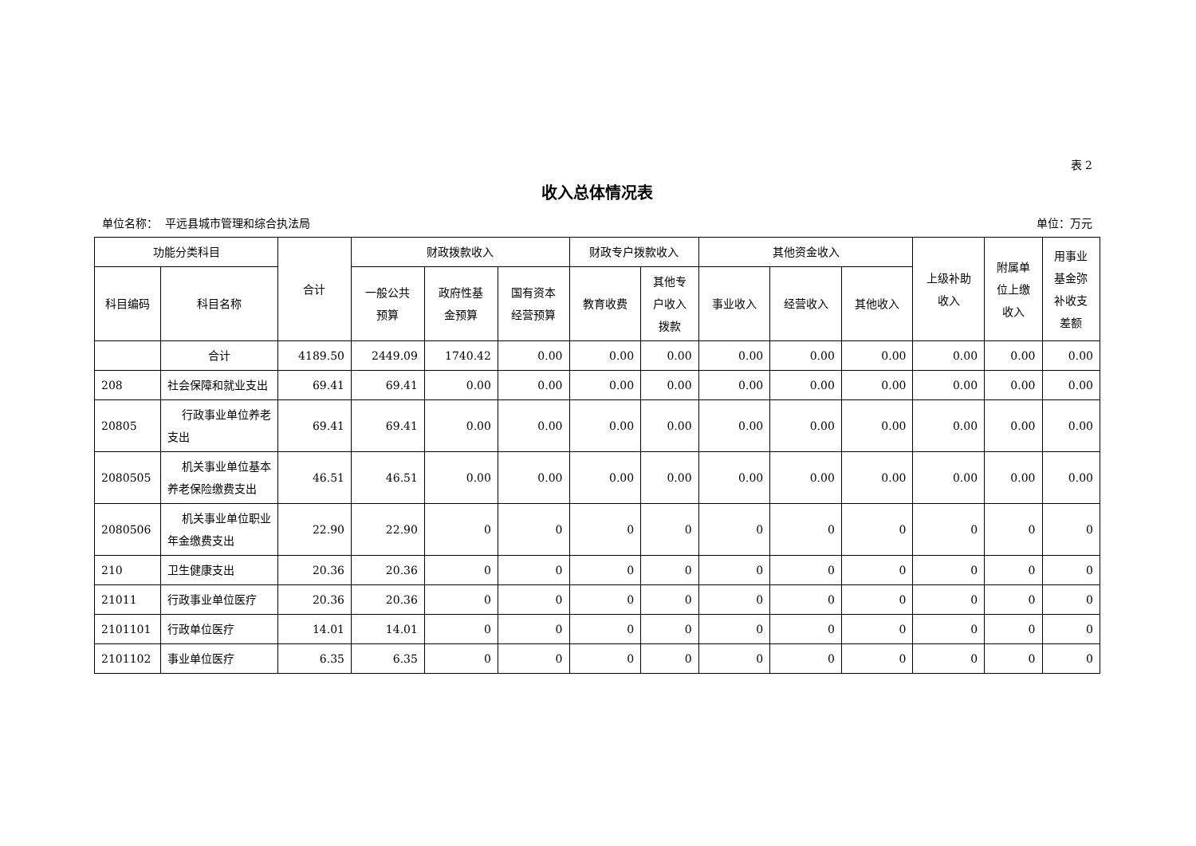表 2
收入总体情况表
单位名称： 平远县城市管理和综合执法局 单位：万元
| 功能分类科目 | | 合计 | 财政拨款收入 | | | 财政专户拨款收入 | | 其他资金收入 | | | 上级补助 收入 | 附属单 位上缴 收入 | 用事业 基金弥 补收支 差额 |
| --- | --- | --- | --- | --- | --- | --- | --- | --- | --- | --- | --- | --- | --- |
| 科目编码 | 科目名称 | | 一般公共 预算 | 政府性基 金预算 | 国有资本 经营预算 | 教育收费 | 其他专 户收入 拨款 | 事业收入 | 经营收入 | 其他收入 | | | |
| | 合计 | 4189.50 | 2449.09 | 1740.42 | 0.00 | 0.00 | 0.00 | 0.00 | 0.00 | 0.00 | 0.00 | 0.00 | 0.00 |
| 208 | 社会保障和就业支出 | 69.41 | 69.41 | 0.00 | 0.00 | 0.00 | 0.00 | 0.00 | 0.00 | 0.00 | 0.00 | 0.00 | 0.00 |
| 20805 | 行政事业单位养老支出 | 69.41 | 69.41 | 0.00 | 0.00 | 0.00 | 0.00 | 0.00 | 0.00 | 0.00 | 0.00 | 0.00 | 0.00 |
| 2080505 | 机关事业单位基本养老保险缴费支出 | 46.51 | 46.51 | 0.00 | 0.00 | 0.00 | 0.00 | 0.00 | 0.00 | 0.00 | 0.00 | 0.00 | 0.00 |
| 2080506 | 机关事业单位职业年金缴费支出 | 22.90 | 22.90 | 0 | 0 | 0 | 0 | 0 | 0 | 0 | 0 | 0 | 0 |
| 210 | 卫生健康支出 | 20.36 | 20.36 | 0 | 0 | 0 | 0 | 0 | 0 | 0 | 0 | 0 | 0 |
| 21011 | 行政事业单位医疗 | 20.36 | 20.36 | 0 | 0 | 0 | 0 | 0 | 0 | 0 | 0 | 0 | 0 |
| 2101101 | 行政单位医疗 | 14.01 | 14.01 | 0 | 0 | 0 | 0 | 0 | 0 | 0 | 0 | 0 | 0 |
| 2101102 | 事业单位医疗 | 6.35 | 6.35 | 0 | 0 | 0 | 0 | 0 | 0 | 0 | 0 | 0 | 0 |